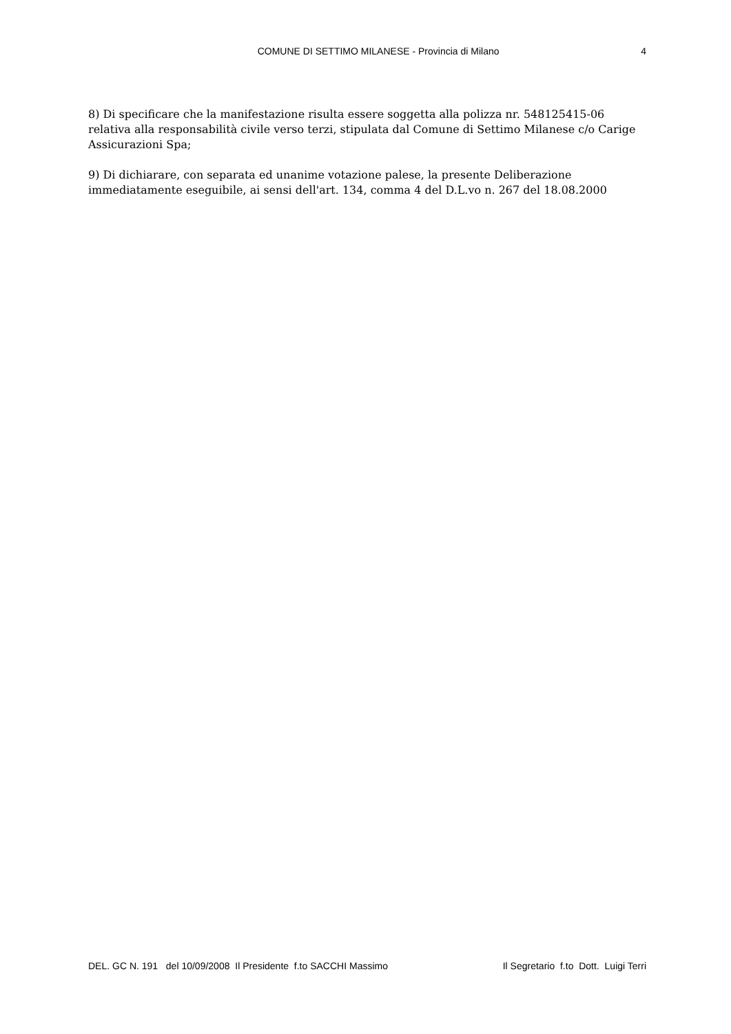COMUNE DI SETTIMO MILANESE - Provincia di Milano 4
8) Di specificare che la manifestazione risulta essere soggetta alla polizza nr. 548125415-06 relativa alla responsabilità civile verso terzi, stipulata dal Comune di Settimo Milanese c/o Carige Assicurazioni Spa;
9) Di dichiarare, con separata ed unanime votazione palese, la presente Deliberazione immediatamente eseguibile, ai sensi dell'art. 134, comma 4 del D.L.vo n. 267 del 18.08.2000
DEL. GC N. 191 del 10/09/2008 Il Presidente f.to SACCHI Massimo Il Segretario f.to Dott. Luigi Terri